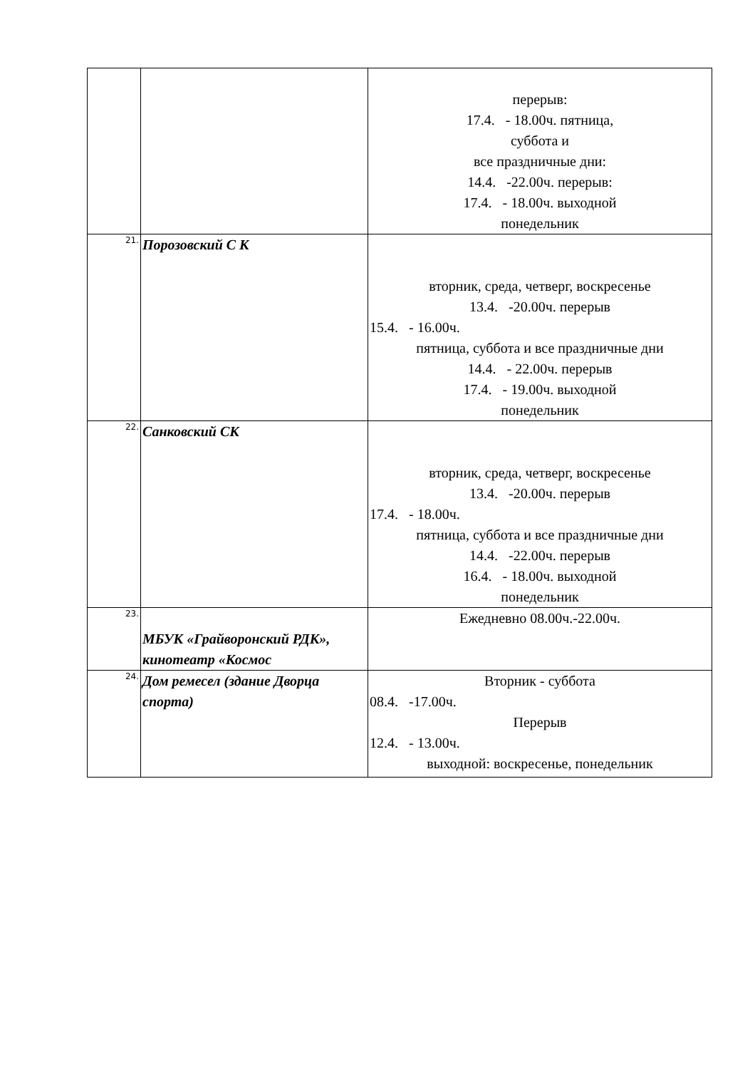| | | перерыв: 17.4. - 18.00ч. пятница, суббота и все праздничные дни: 14.4. -22.00ч. перерыв: 17.4. - 18.00ч. выходной понедельник |
| 21. | Порозовский С К | вторник, среда, четверг, воскресенье 13.4. -20.00ч. перерыв 15.4. - 16.00ч. пятница, суббота и все праздничные дни 14.4. - 22.00ч. перерыв 17.4. - 19.00ч. выходной понедельник |
| 22. | Санковский СК | вторник, среда, четверг, воскресенье 13.4. -20.00ч. перерыв 17.4. - 18.00ч. пятница, суббота и все праздничные дни 14.4. -22.00ч. перерыв 16.4. - 18.00ч. выходной понедельник |
| 23. | МБУК «Грайворонский РДК», кинотеатр «Космос | Ежедневно 08.00ч.-22.00ч. |
| 24. | Дом ремесел (здание Дворца спорта) | Вторник - суббота 08.4. -17.00ч. Перерыв 12.4. - 13.00ч. выходной: воскресенье, понедельник |